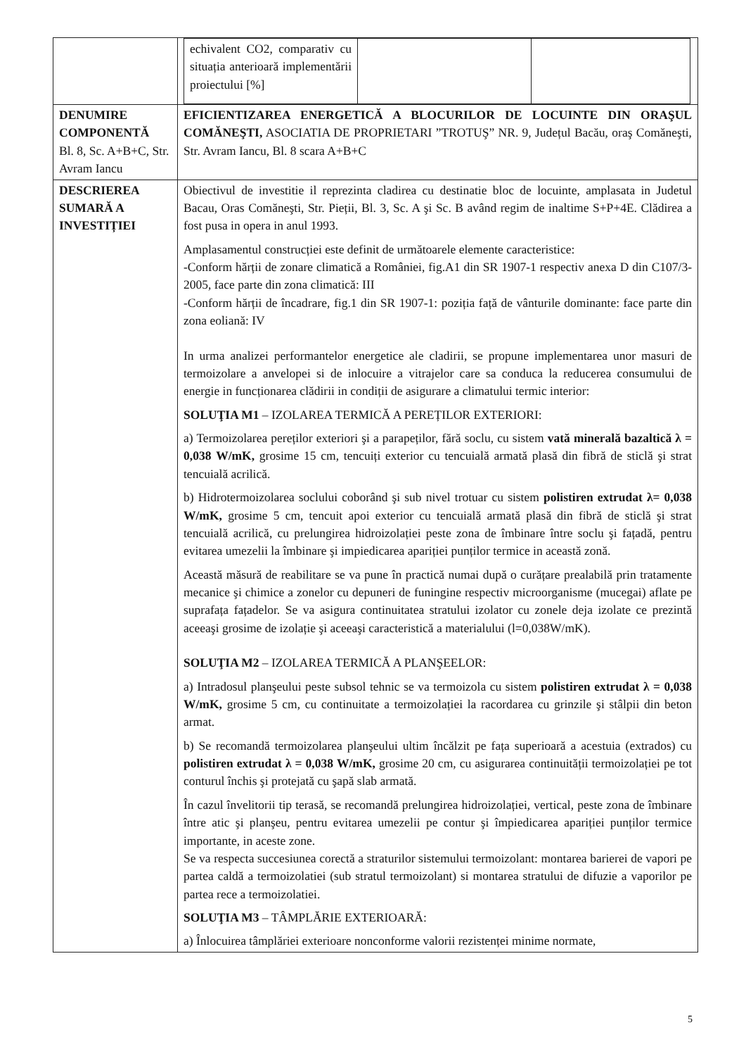| | / echivalent CO2, comparativ cu situația anterioară implementării proiectului [%] / / / |
| DENUMIRE COMPONENTĂ Bl. 8, Sc. A+B+C, Str. Avram Iancu | EFICIENTIZAREA ENERGETICĂ A BLOCURILOR DE LOCUINTE DIN ORAŞUL COMĂNEŞTI, ASOCIATIA DE PROPRIETARI ”TROTUŞ” NR. 9, Județul Bacău, oraş Comăneşti, Str. Avram Iancu, Bl. 8 scara A+B+C |
| DESCRIEREA SUMARĂ A INVESTIȚIEI | Obiectivul de investitie il reprezinta cladirea cu destinatie bloc de locuinte, amplasata in Judetul Bacau, Oras Comăneşti, Str. Pieții, Bl. 3, Sc. A şi Sc. B având regim de inaltime S+P+4E. Clădirea a fost pusa in opera in anul 1993. Amplasamentul construcției este definit de următoarele elemente caracteristice: -Conform hărții de zonare climatică a României, fig.A1 din SR 1907-1 respectiv anexa D din C107/3-2005, face parte din zona climatică: III -Conform hărții de încadrare, fig.1 din SR 1907-1: poziția față de vânturile dominante: face parte din zona eoliană: IV In urma analizei performantelor energetice ale cladirii, se propune implementarea unor masuri de termoizolare a anvelopei si de inlocuire a vitrajelor care sa conduca la reducerea consumului de energie in funcționarea clădirii in condiții de asigurare a climatului termic interior: SOLUŢIA M1 – IZOLAREA TERMICĂ A PEREȚILOR EXTERIORI: a) Termoizolarea pereților exteriori şi a parapeților, fără soclu, cu sistem vată minerală bazaltică λ = 0,038 W/mK, grosime 15 cm, tencuiți exterior cu tencuială armată plasă din fibră de sticlă şi strat tencuială acrilică. b) Hidrotermoizolarea soclului coborând şi sub nivel trotuar cu sistem polistiren extrudat λ= 0,038 W/mK, grosime 5 cm, tencuit apoi exterior cu tencuială armată plasă din fibră de sticlă şi strat tencuială acrilică, cu prelungirea hidroizolației peste zona de îmbinare între soclu şi fațadă, pentru evitarea umezelii la îmbinare şi impiedicarea apariției punților termice in această zonă. Această măsură de reabilitare se va pune în practică numai după o curățare prealabilă prin tratamente mecanice şi chimice a zonelor cu depuneri de funingine respectiv microorganisme (mucegai) aflate pe suprafața fațadelor. Se va asigura continuitatea stratului izolator cu zonele deja izolate ce prezintă aceeaşi grosime de izolație şi aceeaşi caracteristică a materialului (l=0,038W/mK). SOLUŢIA M2 – IZOLAREA TERMICĂ A PLANŞEELOR: a) Intradosul planşeului peste subsol tehnic se va termoizola cu sistem polistiren extrudat λ = 0,038 W/mK, grosime 5 cm, cu continuitate a termoizolației la racordarea cu grinzile şi stâlpii din beton armat. b) Se recomandă termoizolarea planşeului ultim încălzit pe fața superioară a acestuia (extrados) cu polistiren extrudat λ = 0,038 W/mK, grosime 20 cm, cu asigurarea continuității termoizolației pe tot conturul închis şi protejată cu şapă slab armată. În cazul învelitorii tip terasă, se recomandă prelungirea hidroizolației, vertical, peste zona de îmbinare între atic şi planşeu, pentru evitarea umezelii pe contur şi împiedicarea apariției punților termice importante, in aceste zone. Se va respecta succesiunea corectă a straturilor sistemului termoizolant: montarea barierei de vapori pe partea caldă a termoizolatiei (sub stratul termoizolant) si montarea stratului de difuzie a vaporilor pe partea rece a termoizolatiei. SOLUŢIA M3 – TÂMPLĂRIE EXTERIOARĂ: a) Înlocuirea tâmplăriei exterioare nonconforme valorii rezistenței minime normate, |
5